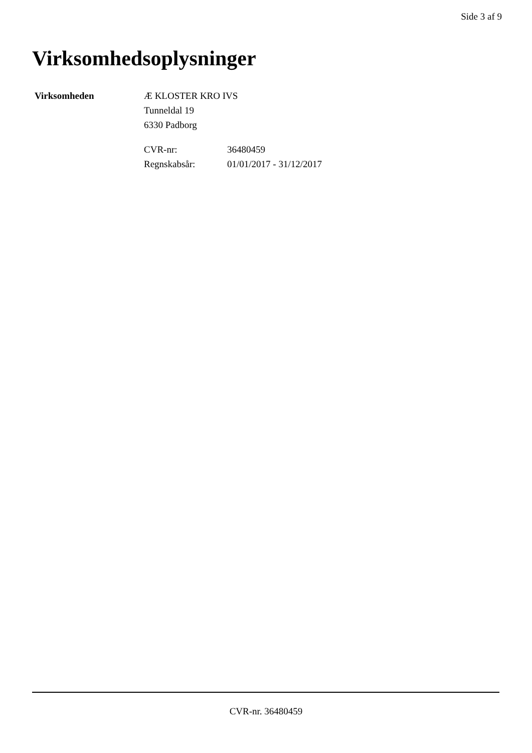Side 3 af 9
Virksomhedsoplysninger
Virksomheden Æ KLOSTER KRO IVS
Tunneldal 19
6330 Padborg
| CVR-nr: | 36480459 |
| Regnskabsår: | 01/01/2017 - 31/12/2017 |
CVR-nr. 36480459